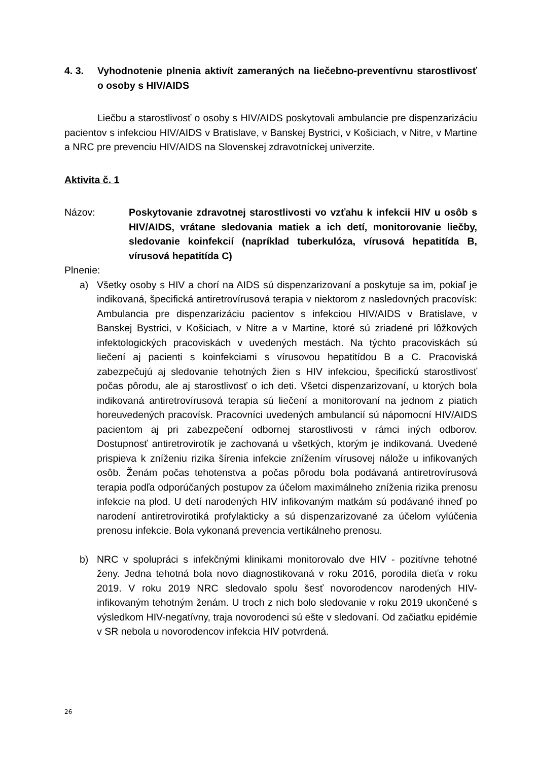4. 3. Vyhodnotenie plnenia aktivít zameraných na liečebno-preventívnu starostlivosť o osoby s HIV/AIDS
Liečbu a starostlivosť o osoby s HIV/AIDS poskytovali ambulancie pre dispenzarizáciu pacientov s infekciou HIV/AIDS v Bratislave, v Banskej Bystrici, v Košiciach, v Nitre, v Martine a NRC pre prevenciu HIV/AIDS na Slovenskej zdravotníckej univerzite.
Aktivita č. 1
Názov: Poskytovanie zdravotnej starostlivosti vo vzťahu k infekcii HIV u osôb s HIV/AIDS, vrátane sledovania matiek a ich detí, monitorovanie liečby, sledovanie koinfekcií (napríklad tuberkulóza, vírusová hepatitída B, vírusová hepatitída C)
Plnenie:
a) Všetky osoby s HIV a chorí na AIDS sú dispenzarizovaní a poskytuje sa im, pokiaľ je indikovaná, špecifická antiretrovírusová terapia v niektorom z nasledovných pracovísk: Ambulancia pre dispenzarizáciu pacientov s infekciou HIV/AIDS v Bratislave, v Banskej Bystrici, v Košiciach, v Nitre a v Martine, ktoré sú zriadené pri lôžkových infektologických pracoviskách v uvedených mestách. Na týchto pracoviskách sú liečení aj pacienti s koinfekciami s vírusovou hepatitídou B a C. Pracoviská zabezpečujú aj sledovanie tehotných žien s HIV infekciou, špecifickú starostlivosť počas pôrodu, ale aj starostlivosť o ich deti. Všetci dispenzarizovaní, u ktorých bola indikovaná antiretrovírusová terapia sú liečení a monitorovaní na jednom z piatich horeuvedených pracovísk. Pracovníci uvedených ambulancií sú nápomocní HIV/AIDS pacientom aj pri zabezpečení odbornej starostlivosti v rámci iných odborov. Dostupnosť antiretrovirotík je zachovaná u všetkých, ktorým je indikovaná. Uvedené prispieva k zníženiu rizika šírenia infekcie znížením vírusovej nálože u infikovaných osôb. Ženám počas tehotenstva a počas pôrodu bola podávaná antiretrovírusová terapia podľa odporúčaných postupov za účelom maximálneho zníženia rizika prenosu infekcie na plod. U detí narodených HIV infikovaným matkám sú podávané ihneď po narodení antiretrovirotiká profylakticky a sú dispenzarizované za účelom vylúčenia prenosu infekcie. Bola vykonaná prevencia vertikálneho prenosu.
b) NRC v spolupráci s infekčnými klinikami monitorovalo dve HIV - pozitívne tehotné ženy. Jedna tehotná bola novo diagnostikovaná v roku 2016, porodila dieťa v roku 2019. V roku 2019 NRC sledovalo spolu šesť novorodencov narodených HIV-infikovaným tehotným ženám. U troch z nich bolo sledovanie v roku 2019 ukončené s výsledkom HIV-negatívny, traja novorodenci sú ešte v sledovaní. Od začiatku epidémie v SR nebola u novorodencov infekcia HIV potvrdená.
26